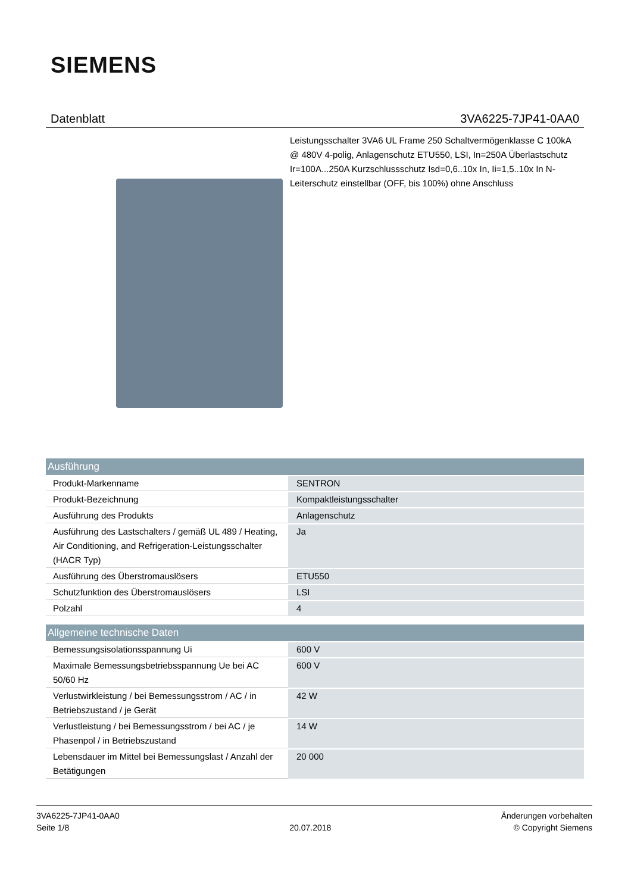SIEMENS
Datenblatt 3VA6225-7JP41-0AA0
Leistungsschalter 3VA6 UL Frame 250 Schaltvermögenklasse C 100kA @ 480V 4-polig, Anlagenschutz ETU550, LSI, In=250A Überlastschutz Ir=100A...250A Kurzschlussschutz Isd=0,6..10x In, Ii=1,5..10x In N-Leiterschutz einstellbar (OFF, bis 100%) ohne Anschluss
| Ausführung | |
| --- | --- |
| Produkt-Markenname | SENTRON |
| Produkt-Bezeichnung | Kompaktleistungsschalter |
| Ausführung des Produkts | Anlagenschutz |
| Ausführung des Lastschalters / gemäß UL 489 / Heating, Air Conditioning, and Refrigeration-Leistungsschalter (HACR Typ) | Ja |
| Ausführung des Überstromauslösers | ETU550 |
| Schutzfunktion des Überstromauslösers | LSI |
| Polzahl | 4 |
| Allgemeine technische Daten | |
| Bemessungsisolationsspannung Ui | 600 V |
| Maximale Bemessungsbetriebsspannung Ue bei AC 50/60 Hz | 600 V |
| Verlustwirkleistung / bei Bemessungsstrom / AC / in Betriebszustand / je Gerät | 42 W |
| Verlustleistung / bei Bemessungsstrom / bei AC / je Phasenpol / in Betriebszustand | 14 W |
| Lebensdauer im Mittel bei Bemessungslast / Anzahl der Betätigungen | 20 000 |
3VA6225-7JP41-0AA0
Seite 1/8
20.07.2018
Änderungen vorbehalten
© Copyright Siemens